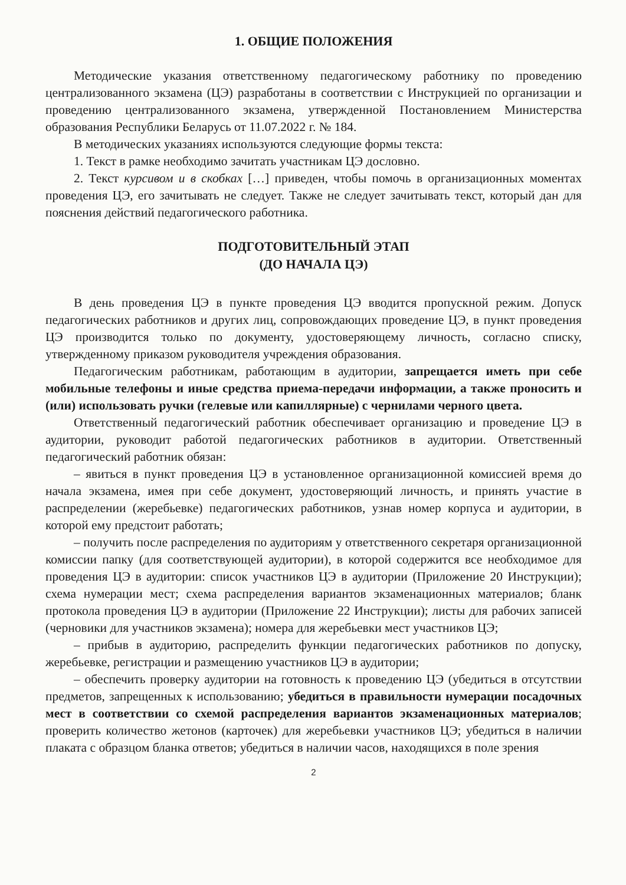1. ОБЩИЕ ПОЛОЖЕНИЯ
Методические указания ответственному педагогическому работнику по проведению централизованного экзамена (ЦЭ) разработаны в соответствии с Инструкцией по организации и проведению централизованного экзамена, утвержденной Постановлением Министерства образования Республики Беларусь от 11.07.2022 г. № 184.
В методических указаниях используются следующие формы текста:
1. Текст в рамке необходимо зачитать участникам ЦЭ дословно.
2. Текст курсивом и в скобках […] приведен, чтобы помочь в организационных моментах проведения ЦЭ, его зачитывать не следует. Также не следует зачитывать текст, который дан для пояснения действий педагогического работника.
ПОДГОТОВИТЕЛЬНЫЙ ЭТАП
(ДО НАЧАЛА ЦЭ)
В день проведения ЦЭ в пункте проведения ЦЭ вводится пропускной режим. Допуск педагогических работников и других лиц, сопровождающих проведение ЦЭ, в пункт проведения ЦЭ производится только по документу, удостоверяющему личность, согласно списку, утвержденному приказом руководителя учреждения образования.
Педагогическим работникам, работающим в аудитории, запрещается иметь при себе мобильные телефоны и иные средства приема-передачи информации, а также проносить и (или) использовать ручки (гелевые или капиллярные) с чернилами черного цвета.
Ответственный педагогический работник обеспечивает организацию и проведение ЦЭ в аудитории, руководит работой педагогических работников в аудитории. Ответственный педагогический работник обязан:
– явиться в пункт проведения ЦЭ в установленное организационной комиссией время до начала экзамена, имея при себе документ, удостоверяющий личность, и принять участие в распределении (жеребьевке) педагогических работников, узнав номер корпуса и аудитории, в которой ему предстоит работать;
– получить после распределения по аудиториям у ответственного секретаря организационной комиссии папку (для соответствующей аудитории), в которой содержится все необходимое для проведения ЦЭ в аудитории: список участников ЦЭ в аудитории (Приложение 20 Инструкции); схема нумерации мест; схема распределения вариантов экзаменационных материалов; бланк протокола проведения ЦЭ в аудитории (Приложение 22 Инструкции); листы для рабочих записей (черновики для участников экзамена); номера для жеребьевки мест участников ЦЭ;
– прибыв в аудиторию, распределить функции педагогических работников по допуску, жеребьевке, регистрации и размещению участников ЦЭ в аудитории;
– обеспечить проверку аудитории на готовность к проведению ЦЭ (убедиться в отсутствии предметов, запрещенных к использованию; убедиться в правильности нумерации посадочных мест в соответствии со схемой распределения вариантов экзаменационных материалов; проверить количество жетонов (карточек) для жеребьевки участников ЦЭ; убедиться в наличии плаката с образцом бланка ответов; убедиться в наличии часов, находящихся в поле зрения
2